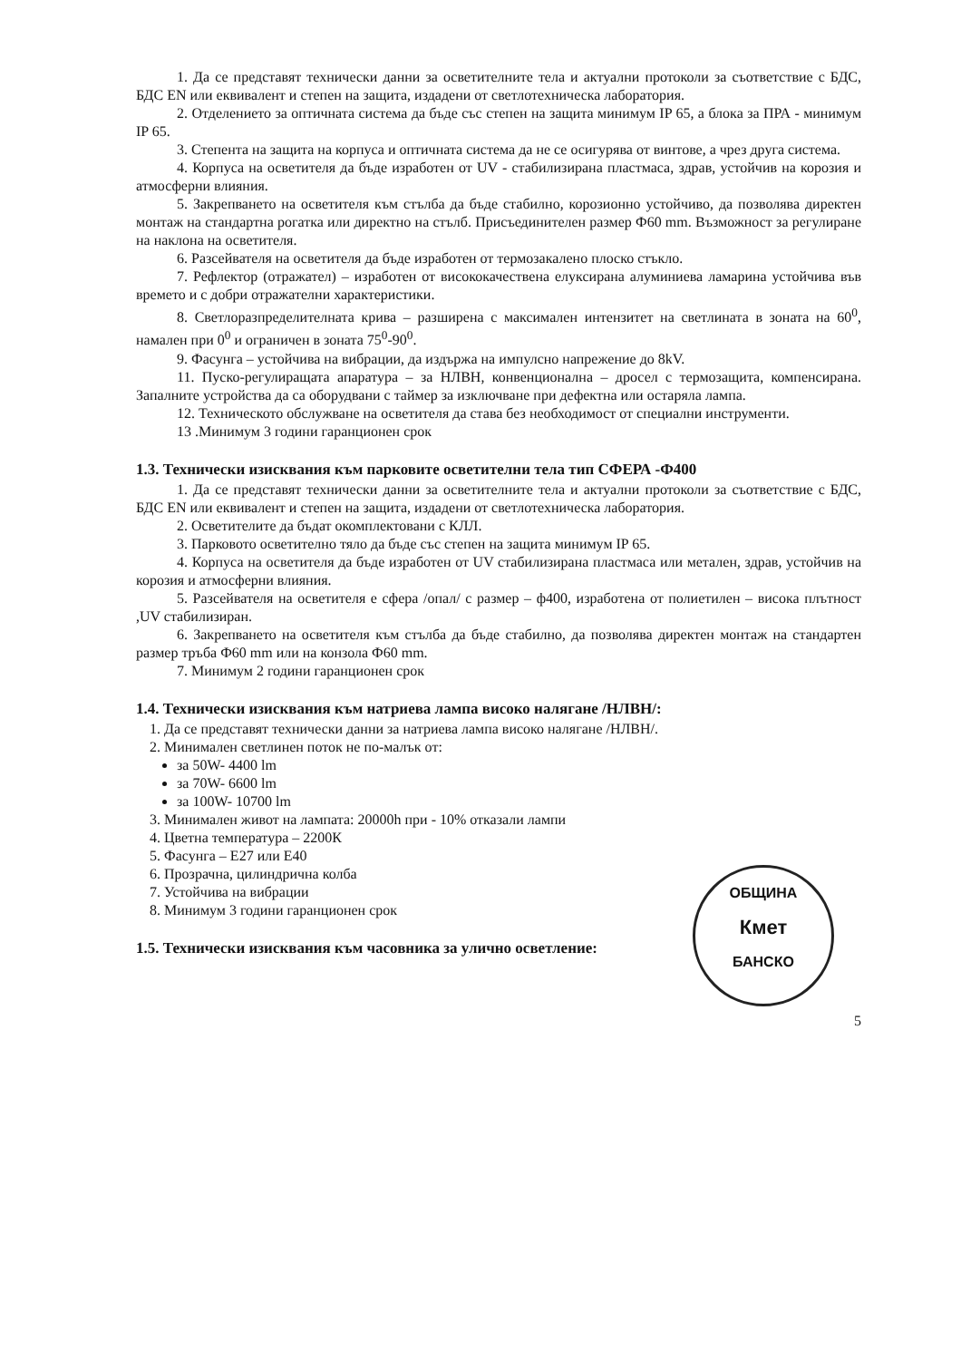1. Да се представят технически данни за осветителните тела и актуални протоколи за съответствие с БДС, БДС EN или еквивалент и степен на защита, издадени от светлотехническа лаборатория.
2. Отделението за оптичната система да бъде със степен на защита минимум IP 65, а блока за ПРА - минимум IP 65.
3. Степента на защита на корпуса и оптичната система да не се осигурява от винтове, а чрез друга система.
4. Корпуса на осветителя да бъде изработен от UV - стабилизирана пластмаса, здрав, устойчив на корозия и атмосферни влияния.
5. Закрепването на осветителя към стълба да бъде стабилно, корозионно устойчиво, да позволява директен монтаж на стандартна рогатка или директно на стълб. Присъединителен размер Ф60 mm. Възможност за регулиране на наклона на осветителя.
6. Разсейвателя на осветителя да бъде изработен от термозакалено плоско стъкло.
7. Рефлектор (отражател) – изработен от висококачествена елуксирана алуминиева ламарина устойчива във времето и с добри отражателни характеристики.
8. Светлоразпределителната крива – разширена с максимален интензитет на светлината в зоната на 60<sup>0</sup>, намален при 0<sup>0</sup> и ограничен в зоната 75<sup>0</sup>-90<sup>0</sup>.
9. Фасунга – устойчива на вибрации, да издържа на импулсно напрежение до 8kV.
11. Пуско-регулиращата апаратура – за НЛВН, конвенционална – дросел с термозащита, компенсирана. Запалните устройства да са оборудвани с таймер за изключване при дефектна или остаряла лампа.
12. Техническото обслужване на осветителя да става без необходимост от специални инструменти.
13 .Минимум 3 години гаранционен срок
1.3. Технически изисквания към парковите осветителни тела тип СФЕРА -Ф400
1. Да се представят технически данни за осветителните тела и актуални протоколи за съответствие с БДС, БДС EN или еквивалент и степен на защита, издадени от светлотехническа лаборатория.
2. Осветителите да бъдат окомплектовани с КЛЛ.
3. Парковото осветително тяло да бъде със степен на защита минимум IP 65.
4. Корпуса на осветителя да бъде изработен от UV стабилизирана пластмаса или метален, здрав, устойчив на корозия и атмосферни влияния.
5. Разсейвателя на осветителя е сфера /опал/ с размер – ф400, изработена от полиетилен – висока плътност ,UV стабилизиран.
6. Закрепването на осветителя към стълба да бъде стабилно, да позволява директен монтаж на стандартен размер тръба Ф60 mm или на конзола Ф60 mm.
7. Минимум 2 години гаранционен срок
1.4. Технически изисквания към натриева лампа високо налягане /НЛВН/:
1. Да се представят технически данни за натриева лампа високо налягане /НЛВН/.
2. Минимален светлинен поток не по-малък от:
за 50W- 4400 lm
за 70W- 6600 lm
за 100W- 10700 lm
3. Минимален живот на лампата: 20000h при - 10% отказали лампи
4. Цветна температура – 2200К
5. Фасунга – Е27 или Е40
6. Прозрачна, цилиндрична колба
7. Устойчива на вибрации
ОБЩИНА
Кмет
БАНСКО
8. Минимум 3 години гаранционен срок
1.5. Технически изисквания към часовника за улично осветление:
5